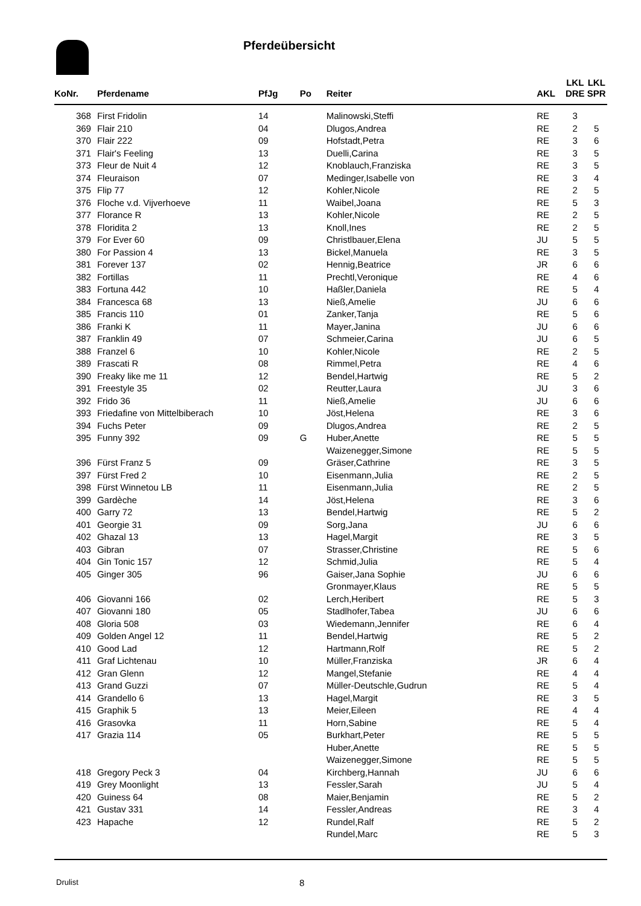Pferdeübersicht
| KoNr. | Pferdename | PfJg | Po | Reiter | AKL | LKL DRE | LKL SPR |
| --- | --- | --- | --- | --- | --- | --- | --- |
| 368 | First Fridolin | 14 | | Malinowski,Steffi | RE | 3 | |
| 369 | Flair 210 | 04 | | Dlugos,Andrea | RE | 2 | 5 |
| 370 | Flair 222 | 09 | | Hofstadt,Petra | RE | 3 | 6 |
| 371 | Flair's Feeling | 13 | | Duelli,Carina | RE | 3 | 5 |
| 373 | Fleur de Nuit 4 | 12 | | Knoblauch,Franziska | RE | 3 | 5 |
| 374 | Fleuraison | 07 | | Medinger,Isabelle von | RE | 3 | 4 |
| 375 | Flip 77 | 12 | | Kohler,Nicole | RE | 2 | 5 |
| 376 | Floche v.d. Vijverhoeve | 11 | | Waibel,Joana | RE | 5 | 3 |
| 377 | Florance R | 13 | | Kohler,Nicole | RE | 2 | 5 |
| 378 | Floridita 2 | 13 | | Knoll,Ines | RE | 2 | 5 |
| 379 | For Ever 60 | 09 | | Christlbauer,Elena | JU | 5 | 5 |
| 380 | For Passion 4 | 13 | | Bickel,Manuela | RE | 3 | 5 |
| 381 | Forever 137 | 02 | | Hennig,Beatrice | JR | 6 | 6 |
| 382 | Fortillas | 11 | | Prechtl,Veronique | RE | 4 | 6 |
| 383 | Fortuna 442 | 10 | | Haßler,Daniela | RE | 5 | 4 |
| 384 | Francesca 68 | 13 | | Nieß,Amelie | JU | 6 | 6 |
| 385 | Francis 110 | 01 | | Zanker,Tanja | RE | 5 | 6 |
| 386 | Franki K | 11 | | Mayer,Janina | JU | 6 | 6 |
| 387 | Franklin 49 | 07 | | Schmeier,Carina | JU | 6 | 5 |
| 388 | Franzel 6 | 10 | | Kohler,Nicole | RE | 2 | 5 |
| 389 | Frascati R | 08 | | Rimmel,Petra | RE | 4 | 6 |
| 390 | Freaky like me 11 | 12 | | Bendel,Hartwig | RE | 5 | 2 |
| 391 | Freestyle 35 | 02 | | Reutter,Laura | JU | 3 | 6 |
| 392 | Frido 36 | 11 | | Nieß,Amelie | JU | 6 | 6 |
| 393 | Friedafine von Mittelbiberach | 10 | | Jöst,Helena | RE | 3 | 6 |
| 394 | Fuchs Peter | 09 | | Dlugos,Andrea | RE | 2 | 5 |
| 395 | Funny 392 | 09 | G | Huber,Anette | RE | 5 | 5 |
| | | | | Waizenegger,Simone | RE | 5 | 5 |
| 396 | Fürst Franz 5 | 09 | | Gräser,Cathrine | RE | 3 | 5 |
| 397 | Fürst Fred 2 | 10 | | Eisenmann,Julia | RE | 2 | 5 |
| 398 | Fürst Winnetou LB | 11 | | Eisenmann,Julia | RE | 2 | 5 |
| 399 | Gardèche | 14 | | Jöst,Helena | RE | 3 | 6 |
| 400 | Garry 72 | 13 | | Bendel,Hartwig | RE | 5 | 2 |
| 401 | Georgie 31 | 09 | | Sorg,Jana | JU | 6 | 6 |
| 402 | Ghazal 13 | 13 | | Hagel,Margit | RE | 3 | 5 |
| 403 | Gibran | 07 | | Strasser,Christine | RE | 5 | 6 |
| 404 | Gin Tonic 157 | 12 | | Schmid,Julia | RE | 5 | 4 |
| 405 | Ginger 305 | 96 | | Gaiser,Jana Sophie | JU | 6 | 6 |
| | | | | Gronmayer,Klaus | RE | 5 | 5 |
| 406 | Giovanni 166 | 02 | | Lerch,Heribert | RE | 5 | 3 |
| 407 | Giovanni 180 | 05 | | Stadlhofer,Tabea | JU | 6 | 6 |
| 408 | Gloria 508 | 03 | | Wiedemann,Jennifer | RE | 6 | 4 |
| 409 | Golden Angel 12 | 11 | | Bendel,Hartwig | RE | 5 | 2 |
| 410 | Good Lad | 12 | | Hartmann,Rolf | RE | 5 | 2 |
| 411 | Graf Lichtenau | 10 | | Müller,Franziska | JR | 6 | 4 |
| 412 | Gran Glenn | 12 | | Mangel,Stefanie | RE | 4 | 4 |
| 413 | Grand Guzzi | 07 | | Müller-Deutschle,Gudrun | RE | 5 | 4 |
| 414 | Grandello 6 | 13 | | Hagel,Margit | RE | 3 | 5 |
| 415 | Graphik 5 | 13 | | Meier,Eileen | RE | 4 | 4 |
| 416 | Grasovka | 11 | | Horn,Sabine | RE | 5 | 4 |
| 417 | Grazia 114 | 05 | | Burkhart,Peter | RE | 5 | 5 |
| | | | | Huber,Anette | RE | 5 | 5 |
| | | | | Waizenegger,Simone | RE | 5 | 5 |
| 418 | Gregory Peck 3 | 04 | | Kirchberg,Hannah | JU | 6 | 6 |
| 419 | Grey Moonlight | 13 | | Fessler,Sarah | JU | 5 | 4 |
| 420 | Guiness 64 | 08 | | Maier,Benjamin | RE | 5 | 2 |
| 421 | Gustav 331 | 14 | | Fessler,Andreas | RE | 3 | 4 |
| 423 | Hapache | 12 | | Rundel,Ralf | RE | 5 | 2 |
| | | | | Rundel,Marc | RE | 5 | 3 |
Drulist 8